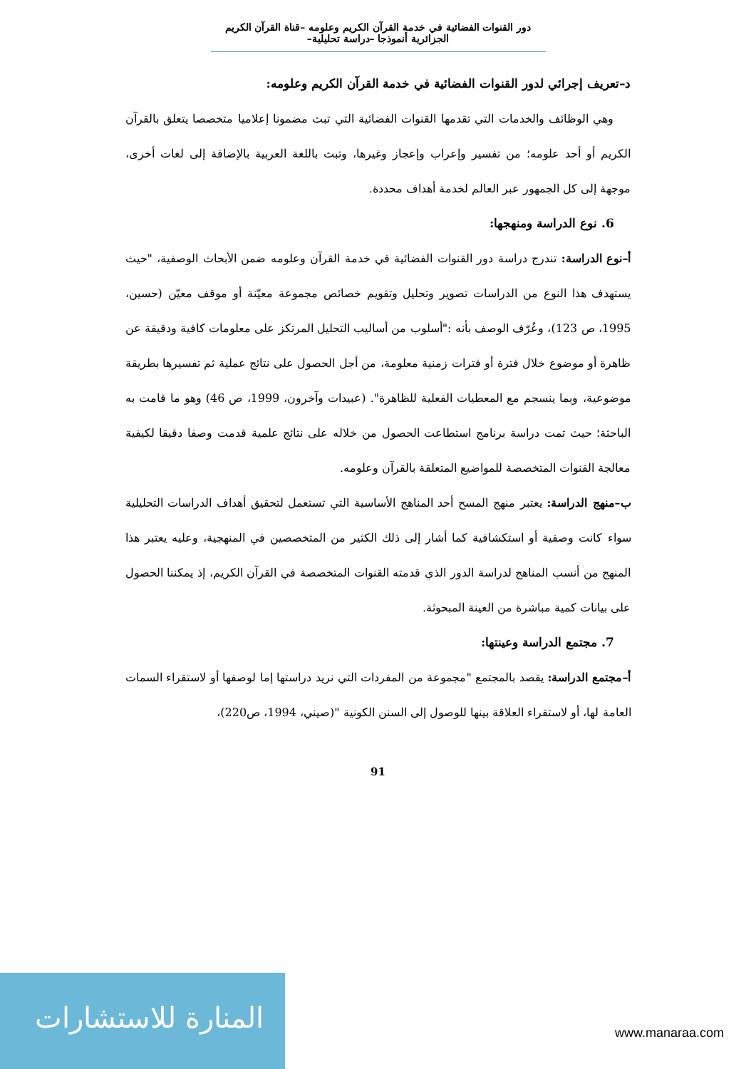دور القنوات الفضائية في خدمة القرآن الكريم وعلومه –قناة القرآن الكريم الجزائرية أنموذجا –دراسة تحليلية–
د–تعريف إجرائي لدور القنوات الفضائية في خدمة القرآن الكريم وعلومه:
وهي الوظائف والخدمات التي تقدمها القنوات الفضائية التي تبث مضمونا إعلاميا متخصصا يتعلق بالقرآن الكريم أو أحد علومه؛ من تفسير وإعراب وإعجاز وغيرها، وتبث باللغة العربية بالإضافة إلى لغات أخرى، موجهة إلى كل الجمهور عبر العالم لخدمة أهداف محددة.
6. نوع الدراسة ومنهجها:
أ–نوع الدراسة: تندرج دراسة دور القنوات الفضائية في خدمة القرآن وعلومه ضمن الأبحاث الوصفية، "حيث يستهدف هذا النوع من الدراسات تصوير وتحليل وتقويم خصائص مجموعة معيّنة أو موقف معيّن (حسين، 1995، ص 123)، وعُرّف الوصف بأنه :"أسلوب من أساليب التحليل المرتكز على معلومات كافية ودقيقة عن ظاهرة أو موضوع خلال فترة أو فترات زمنية معلومة، من أجل الحصول على نتائج عملية ثم تفسيرها بطريقة موضوعية، وبما ينسجم مع المعطيات الفعلية للظاهرة". (عبيدات وآخرون، 1999، ص 46) وهو ما قامت به الباحثة؛ حيث تمت دراسة برنامج استطاعت الحصول من خلاله على نتائج علمية قدمت وصفا دقيقا لكيفية معالجة القنوات المتخصصة للمواضيع المتعلقة بالقرآن وعلومه.
ب–منهج الدراسة: يعتبر منهج المسح أحد المناهج الأساسية التي تستعمل لتحقيق أهداف الدراسات التحليلية سواء كانت وصفية أو استكشافية كما أشار إلى ذلك الكثير من المتخصصين في المنهجية، وعليه يعتبر هذا المنهج من أنسب المناهج لدراسة الدور الذي قدمته القنوات المتخصصة في القرآن الكريم، إذ يمكننا الحصول على بيانات كمية مباشرة من العينة المبحوثة.
7. مجتمع الدراسة وعينتها:
أ–مجتمع الدراسة: يقصد بالمجتمع "مجموعة من المفردات التي نريد دراستها إما لوصفها أو لاستقراء السمات العامة لها، أو لاستقراء العلاقة بينها للوصول إلى السنن الكونية "(صيني، 1994، ص220)،
91
المنارة للاستشارات
www.manaraa.com